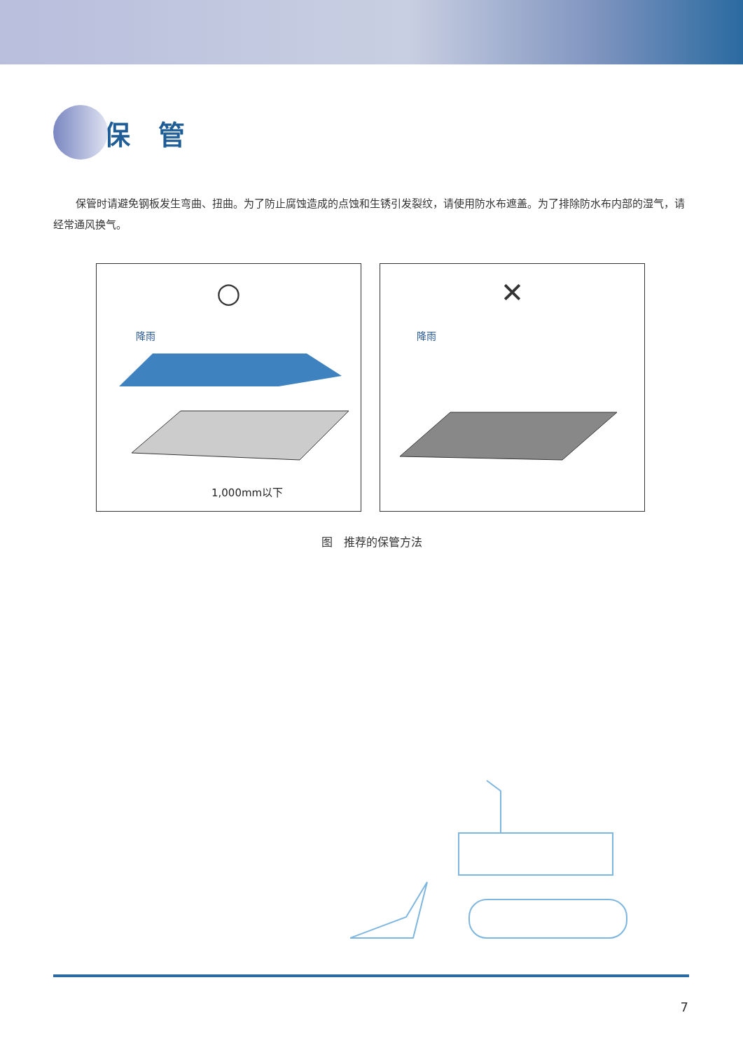保管
保管时请避免钢板发生弯曲、扭曲。为了防止腐蚀造成的点蚀和生锈引发裂纹，请使用防水布遮盖。为了排除防水布内部的湿气，请经常通风换气。
○
降雨
1,000mm以下
✕
降雨
图　推荐的保管方法
7